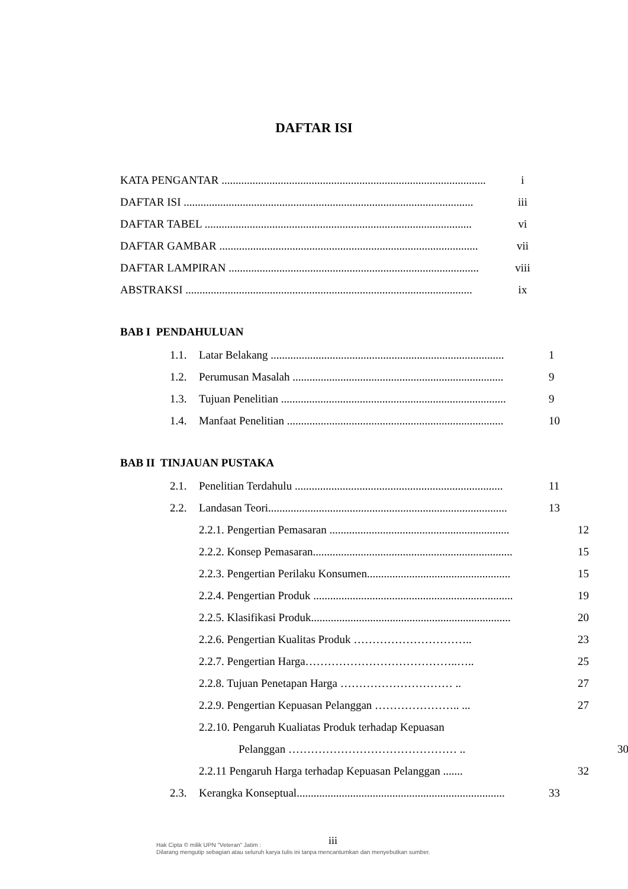DAFTAR ISI
KATA PENGANTAR .............................................................................................. i
DAFTAR ISI ....................................................................................................... iii
DAFTAR TABEL ............................................................................................... vi
DAFTAR GAMBAR ............................................................................................ vii
DAFTAR LAMPIRAN ......................................................................................... viii
ABSTRAKSI ...................................................................................................... ix
BAB I PENDAHULUAN
1.1. Latar Belakang ................................................................................... 1
1.2. Perumusan Masalah ........................................................................... 9
1.3. Tujuan Penelitian ................................................................................ 9
1.4. Manfaat Penelitian ............................................................................. 10
BAB II TINJAUAN PUSTAKA
2.1. Penelitian Terdahulu .......................................................................... 11
2.2. Landasan Teori..................................................................................... 13
2.2.1. Pengertian Pemasaran ................................................................ 12
2.2.2. Konsep Pemasaran....................................................................... 15
2.2.3. Pengertian Perilaku Konsumen................................................... 15
2.2.4. Pengertian Produk ....................................................................... 19
2.2.5. Klasifikasi Produk....................................................................... 20
2.2.6. Pengertian Kualitas Produk ………………………….. 23
2.2.7. Pengertian Harga…………………………………..….. 25
2.2.8. Tujuan Penetapan Harga ………………………… .. 27
2.2.9. Pengertian Kepuasan Pelanggan ………………….. ... 27
2.2.10. Pengaruh Kualiatas Produk terhadap Kepuasan
Pelanggan ……………………………………… .. 30
2.2.11 Pengaruh Harga terhadap Kepuasan Pelanggan ....... 32
2.3. Kerangka Konseptual.......................................................................... 33
iii
Hak Cipta © milik UPN "Veteran" Jatim :
Dilarang mengutip sebagian atau seluruh karya tulis ini tanpa mencantumkan dan menyebutkan sumber.